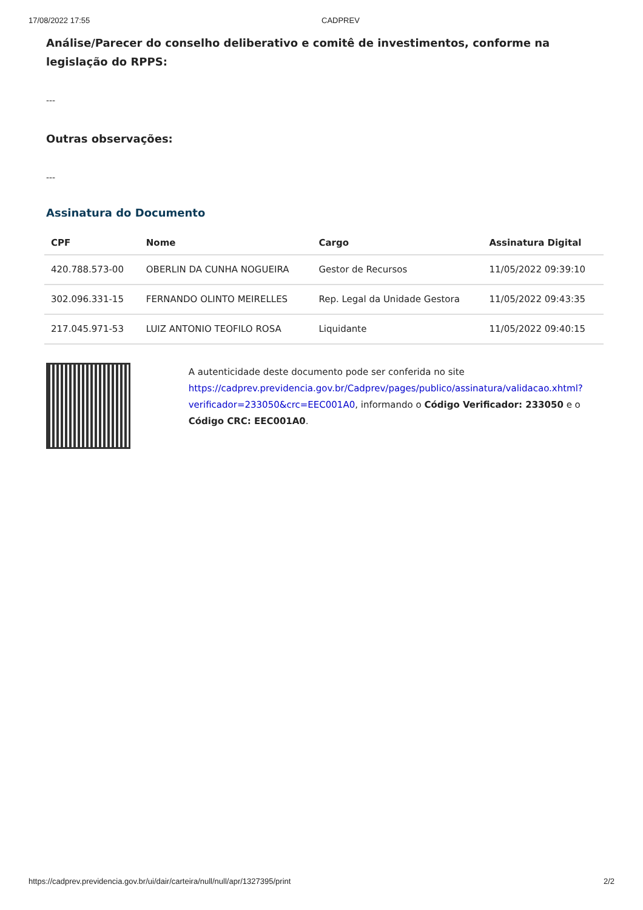17/08/2022 17:55 CADPREV
Análise/Parecer do conselho deliberativo e comitê de investimentos, conforme na legislação do RPPS:
---
Outras observações:
---
Assinatura do Documento
| CPF | Nome | Cargo | Assinatura Digital |
| --- | --- | --- | --- |
| 420.788.573-00 | OBERLIN DA CUNHA NOGUEIRA | Gestor de Recursos | 11/05/2022 09:39:10 |
| 302.096.331-15 | FERNANDO OLINTO MEIRELLES | Rep. Legal da Unidade Gestora | 11/05/2022 09:43:35 |
| 217.045.971-53 | LUIZ ANTONIO TEOFILO ROSA | Liquidante | 11/05/2022 09:40:15 |
A autenticidade deste documento pode ser conferida no site https://cadprev.previdencia.gov.br/Cadprev/pages/publico/assinatura/validacao.xhtml?verificador=233050&crc=EEC001A0, informando o Código Verificador: 233050 e o Código CRC: EEC001A0.
https://cadprev.previdencia.gov.br/ui/dair/carteira/null/null/apr/1327395/print 2/2